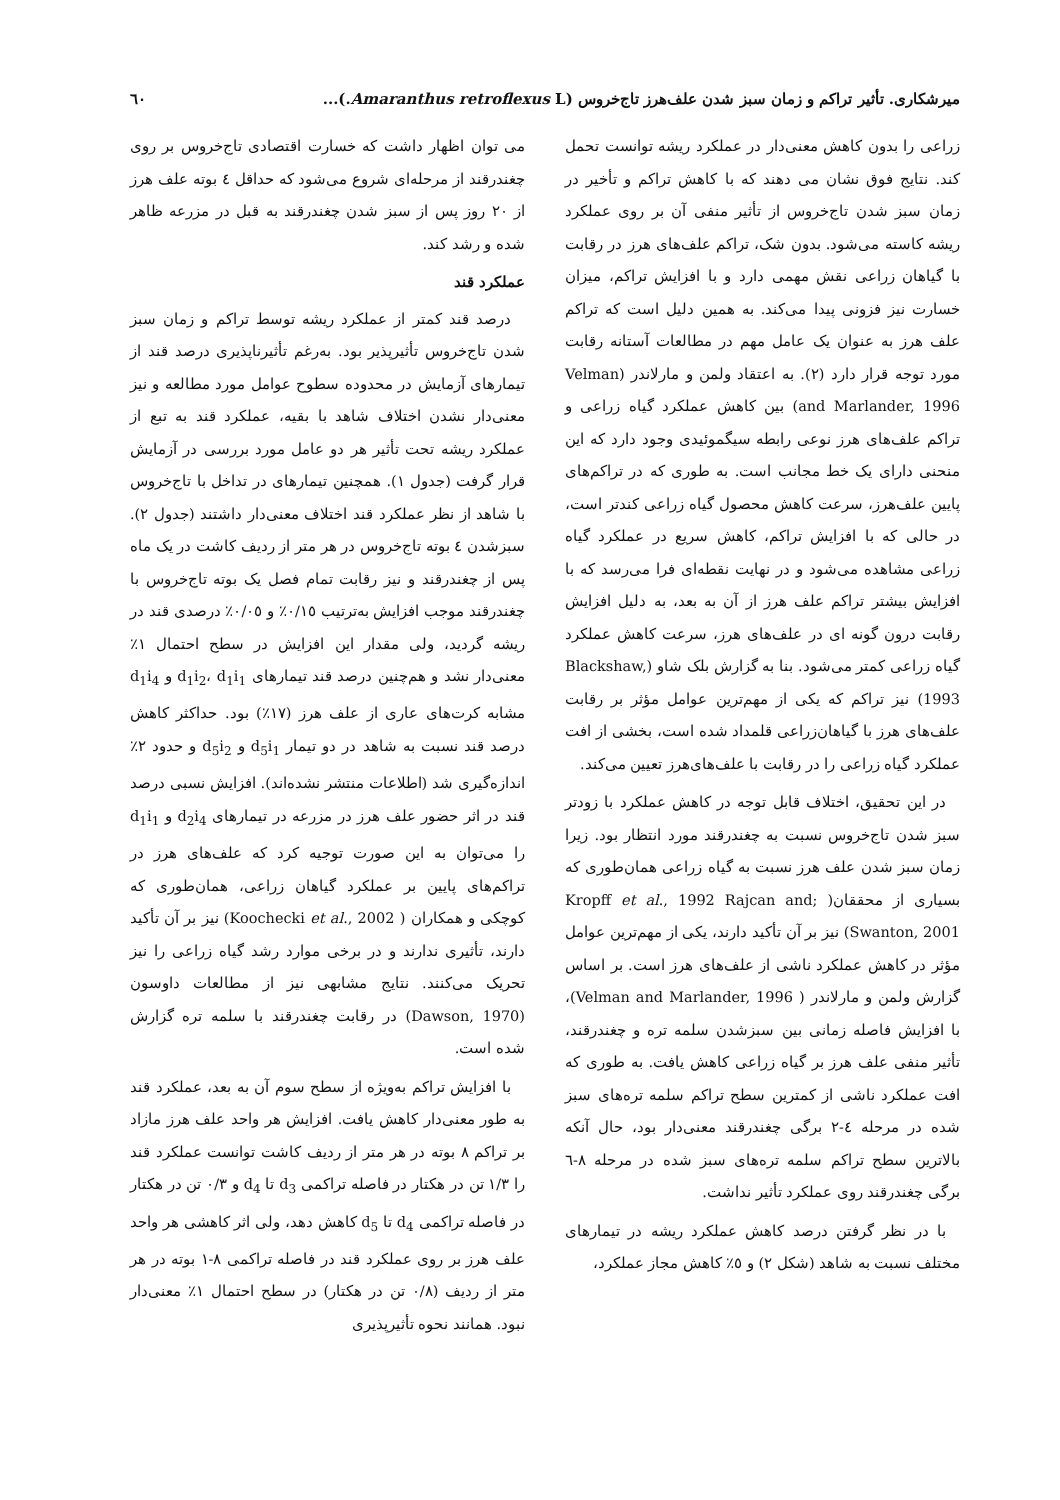میرشکاری. تأثیر تراکم و زمان سبز شدن علف‌هرز تاج‌خروس (Amaranthus retroflexus L.)... ٦٠
زراعی را بدون کاهش معنی‌دار در عملکرد ریشه توانست تحمل کند. نتایج فوق نشان می دهند که با کاهش تراکم و تأخیر در زمان سبز شدن تاج‌خروس از تأثیر منفی آن بر روی عملکرد ریشه کاسته می‌شود. بدون شک، تراکم علف‌های هرز در رقابت با گیاهان زراعی نقش مهمی دارد و با افزایش تراکم، میزان خسارت نیز فزونی پیدا می‌کند. به همین دلیل است که تراکم علف هرز به عنوان یک عامل مهم در مطالعات آستانه رقابت مورد توجه قرار دارد (۲). به اعتقاد ولمن و مارلاندر (Velman and Marlander, 1996) بین کاهش عملکرد گیاه زراعی و تراکم علف‌های هرز نوعی رابطه سیگموئیدی وجود دارد که این منحنی دارای یک خط مجانب است. به طوری که در تراکم‌های پایین علف‌هرز، سرعت کاهش محصول گیاه زراعی کندتر است، در حالی که با افزایش تراکم، کاهش سریع در عملکرد گیاه زراعی مشاهده می‌شود و در نهایت نقطه‌ای فرا می‌رسد که با افزایش بیشتر تراکم علف هرز از آن به بعد، به دلیل افزایش رقابت درون گونه ای در علف‌های هرز، سرعت کاهش عملکرد گیاه زراعی کمتر می‌شود. بنا به گزارش بلک شاو (Blackshaw, 1993) نیز تراکم که یکی از مهم‌ترین عوامل مؤثر بر رقابت علف‌های هرز با گیاهان‌زراعی قلمداد شده است، بخشی از افت عملکرد گیاه زراعی را در رقابت با علف‌های‌هرز تعیین می‌کند.
در این تحقیق، اختلاف قابل توجه در کاهش عملکرد با زودتر سبز شدن تاج‌خروس نسبت به چغندرقند مورد انتظار بود. زیرا زمان سبز شدن علف هرز نسبت به گیاه زراعی همان‌طوری که بسیاری از محققان( ;Kropff et al., 1992 Rajcan and Swanton, 2001) نیز بر آن تأکید دارند، یکی از مهم‌ترین عوامل مؤثر در کاهش عملکرد ناشی از علف‌های هرز است. بر اساس گزارش ولمن و مارلاندر ( Velman and Marlander, 1996)، با افزایش فاصله زمانی بین سبزشدن سلمه تره و چغندرقند، تأثیر منفی علف هرز بر گیاه زراعی کاهش یافت. به طوری که افت عملکرد ناشی از کمترین سطح تراکم سلمه تره‌های سبز شده در مرحله ٤-٢ برگی چغندرقند معنی‌دار بود، حال آنکه بالاترین سطح تراکم سلمه تره‌های سبز شده در مرحله ٨-٦ برگی چغندرقند روی عملکرد تأثیر نداشت.
با در نظر گرفتن درصد کاهش عملکرد ریشه در تیمارهای مختلف نسبت به شاهد (شکل ٢) و ٥٪ کاهش مجاز عملکرد،
می توان اظهار داشت که خسارت اقتصادی تاج‌خروس بر روی چغندرقند از مرحله‌ای شروع می‌شود که حداقل ٤ بوته علف هرز از ٢٠ روز پس از سبز شدن چغندرقند به قبل در مزرعه ظاهر شده و رشد کند.
عملکرد قند
درصد قند کمتر از عملکرد ریشه توسط تراکم و زمان سبز شدن تاج‌خروس تأثیرپذیر بود. به‌رغم تأثیرناپذیری درصد قند از تیمارهای آزمایش در محدوده سطوح عوامل مورد مطالعه و نیز معنی‌دار نشدن اختلاف شاهد با بقیه، عملکرد قند به تبع از عملکرد ریشه تحت تأثیر هر دو عامل مورد بررسی در آزمایش قرار گرفت (جدول ١). همچنین تیمارهای در تداخل با تاج‌خروس با شاهد از نظر عملکرد قند اختلاف معنی‌دار داشتند (جدول ٢). سبزشدن ٤ بوته تاج‌خروس در هر متر از ردیف کاشت در یک ماه پس از چغندرقند و نیز رقابت تمام فصل یک بوته تاج‌خروس با چغندرقند موجب افزایش به‌ترتیب ٠/١٥٪ و ٠/٠٥٪ درصدی قند در ریشه گردید، ولی مقدار این افزایش در سطح احتمال ١٪ معنی‌دار نشد و هم‌چنین درصد قند تیمارهای d<sub>1</sub>i<sub>2</sub>، d<sub>1</sub>i<sub>1</sub> و d<sub>1</sub>i<sub>4</sub> مشابه کرت‌های عاری از علف هرز (١٧٪) بود. حداکثر کاهش درصد قند نسبت به شاهد در دو تیمار d<sub>5</sub>i<sub>1</sub> و d<sub>5</sub>i<sub>2</sub> و حدود ٢٪ اندازه‌گیری شد (اطلاعات منتشر نشده‌اند). افزایش نسبی درصد قند در اثر حضور علف هرز در مزرعه در تیمارهای d<sub>2</sub>i<sub>4</sub> و d<sub>1</sub>i<sub>1</sub> را می‌توان به این صورت توجیه کرد که علف‌های هرز در تراکم‌های پایین بر عملکرد گیاهان زراعی، همان‌طوری که کوچکی و همکاران ( Koochecki et al., 2002) نیز بر آن تأکید دارند، تأثیری ندارند و در برخی موارد رشد گیاه زراعی را نیز تحریک می‌کنند. نتایج مشابهی نیز از مطالعات داوسون (Dawson, 1970) در رقابت چغندرقند با سلمه تره گزارش شده است.
با افزایش تراکم به‌ویژه از سطح سوم آن به بعد، عملکرد قند به طور معنی‌دار کاهش یافت. افزایش هر واحد علف هرز مازاد بر تراکم ٨ بوته در هر متر از ردیف کاشت توانست عملکرد قند را ١/٣ تن در هکتار در فاصله تراکمی d<sub>3</sub> تا d<sub>4</sub> و ٠/٣ تن در هکتار در فاصله تراکمی d<sub>4</sub> تا d<sub>5</sub> کاهش دهد، ولی اثر کاهشی هر واحد علف هرز بر روی عملکرد قند در فاصله تراکمی ٨-١ بوته در هر متر از ردیف (٠/٨ تن در هکتار) در سطح احتمال ١٪ معنی‌دار نبود. همانند نحوه تأثیرپذیری